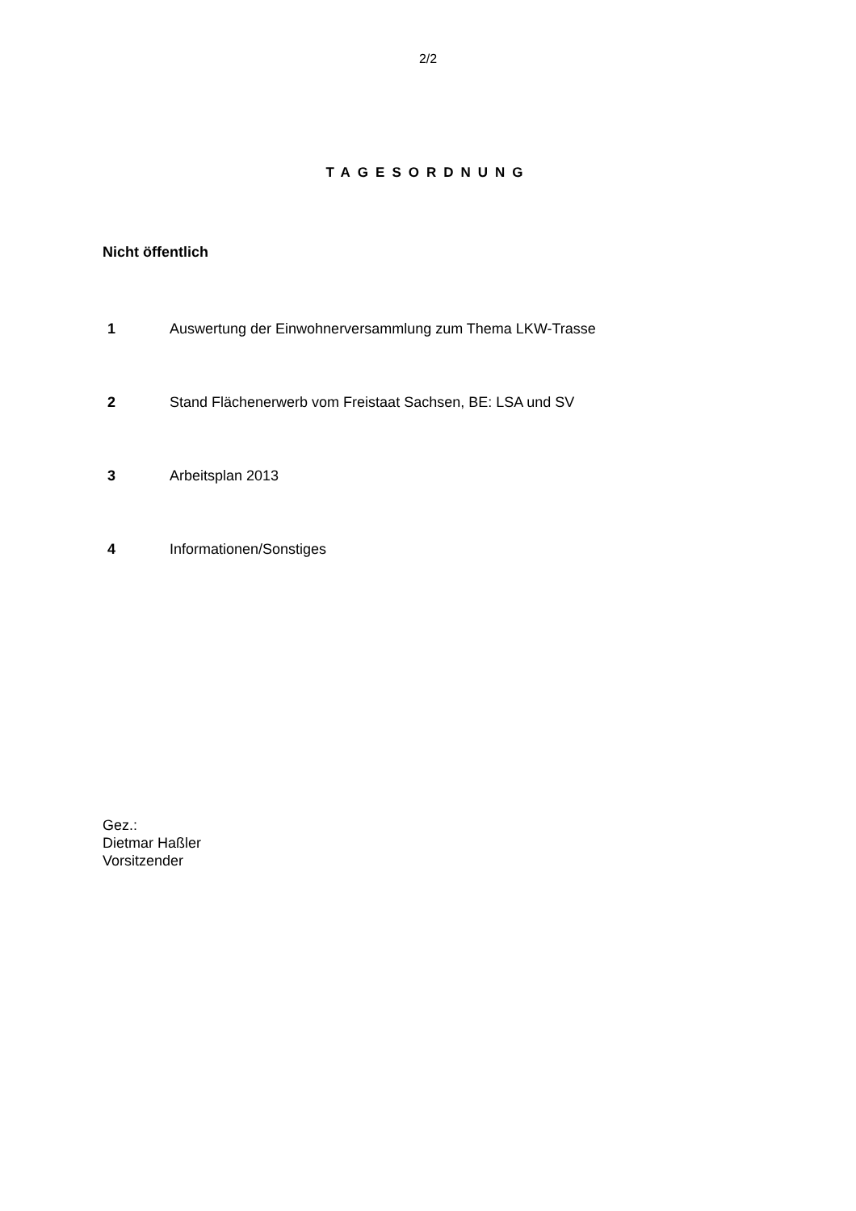2/2
TAGESORDNUNG
Nicht öffentlich
1 Auswertung der Einwohnerversammlung zum Thema LKW-Trasse
2 Stand Flächenerwerb vom Freistaat Sachsen, BE: LSA und SV
3 Arbeitsplan 2013
4 Informationen/Sonstiges
Gez.:
Dietmar Haßler
Vorsitzender